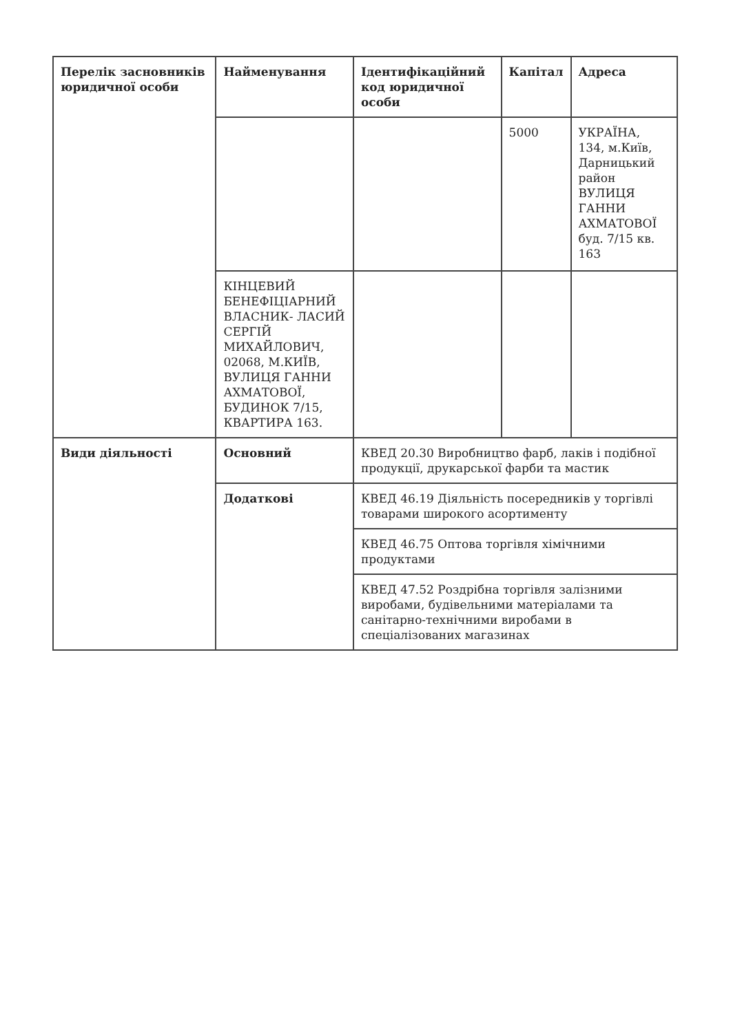| Перелік засновників юридичної особи | Найменування | Ідентифікаційний код юридичної особи | Капітал | Адреса |
| | | | 5000 | УКРАЇНА, 134, м.Київ, Дарницький район ВУЛИЦЯ ГАННИ АХМАТОВОЇ буд. 7/15 кв. 163 |
| | КІНЦЕВИЙ БЕНЕФІЦІАРНИЙ ВЛАСНИК- ЛАСИЙ СЕРГІЙ МИХАЙЛОВИЧ, 02068, М.КИЇВ, ВУЛИЦЯ ГАННИ АХМАТОВОЇ, БУДИНОК 7/15, КВАРТИРА 163. | | | |
| Види діяльності | Основний | КВЕД 20.30 Виробництво фарб, лаків і подібної продукції, друкарської фарби та мастик | | |
| | Додаткові | КВЕД 46.19 Діяльність посередників у торгівлі товарами широкого асортименту | | |
| | | КВЕД 46.75 Оптова торгівля хімічними продуктами | | |
| | | КВЕД 47.52 Роздрібна торгівля залізними виробами, будівельними матеріалами та санітарно-технічними виробами в спеціалізованих магазинах | | |